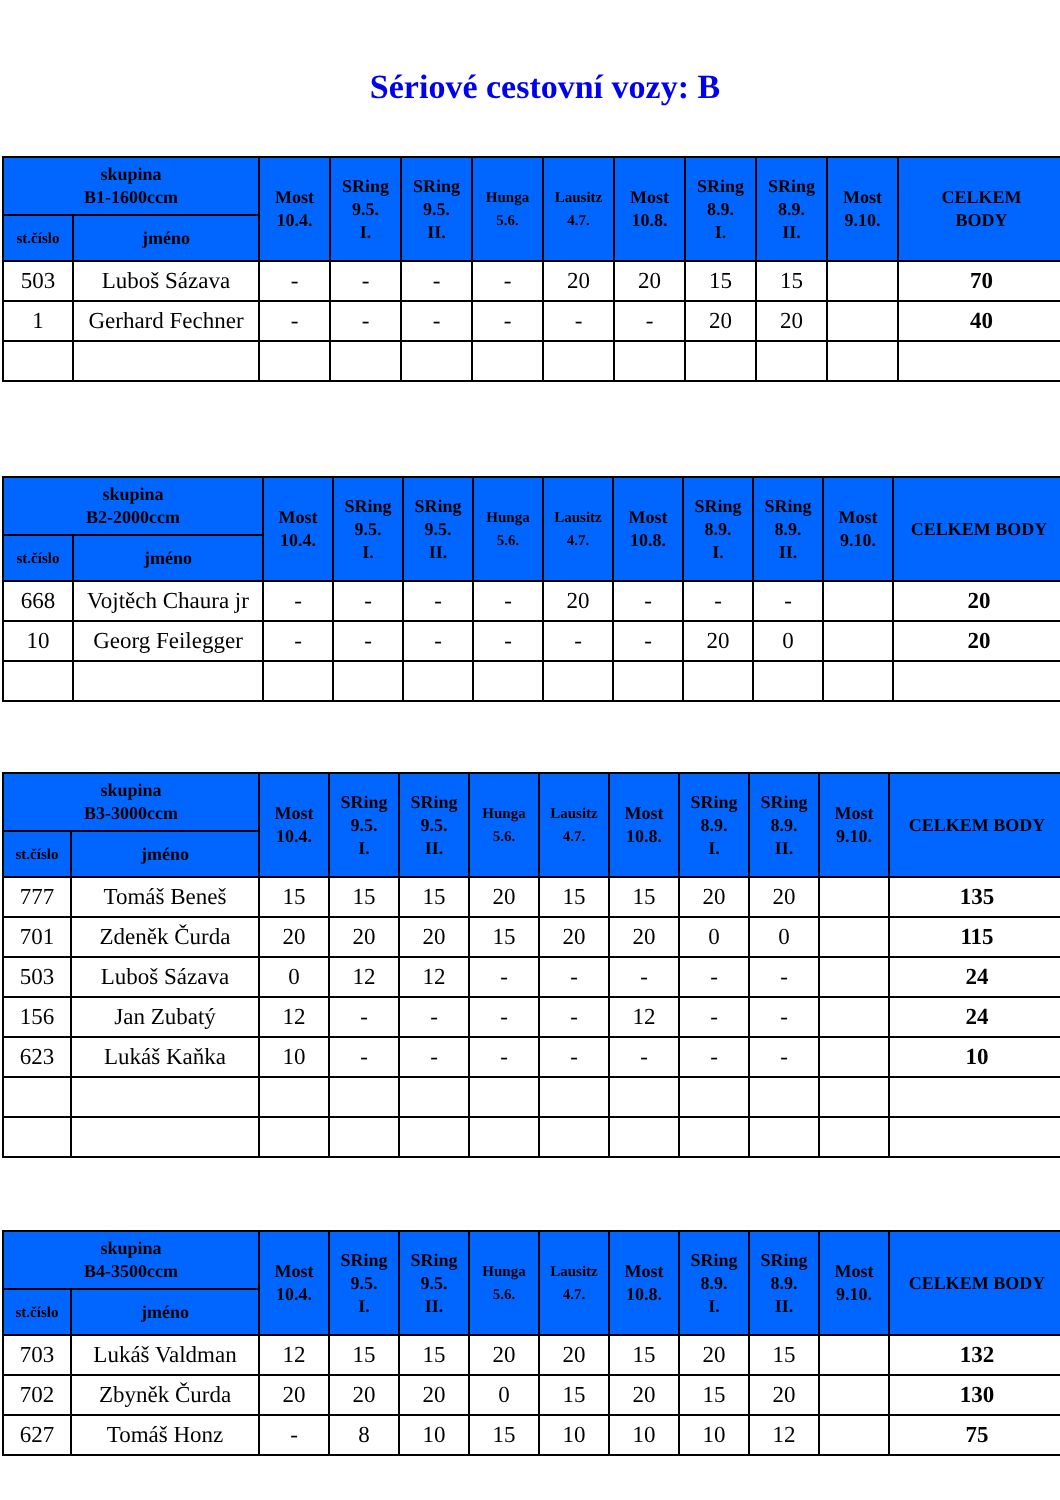Sériové cestovní vozy: B
| skupina B1-1600ccm | | Most 10.4. | SRing 9.5. I. | SRing 9.5. II. | Hunga 5.6. | Lausitz 4.7. | Most 10.8. | SRing 8.9. I. | SRing 8.9. II. | Most 9.10. | CELKEM BODY |
| --- | --- | --- | --- | --- | --- | --- | --- | --- | --- | --- | --- |
| st.číslo | jméno | | | | | | | | | | |
| 503 | Luboš Sázava | - | - | - | - | 20 | 20 | 15 | 15 | | 70 |
| 1 | Gerhard Fechner | - | - | - | - | - | - | 20 | 20 | | 40 |
| skupina B2-2000ccm | | Most 10.4. | SRing 9.5. I. | SRing 9.5. II. | Hunga 5.6. | Lausitz 4.7. | Most 10.8. | SRing 8.9. I. | SRing 8.9. II. | Most 9.10. | CELKEM BODY |
| --- | --- | --- | --- | --- | --- | --- | --- | --- | --- | --- | --- |
| st.číslo | jméno | | | | | | | | | | |
| 668 | Vojtěch Chaura jr | - | - | - | - | 20 | - | - | - | | 20 |
| 10 | Georg Feilegger | - | - | - | - | - | - | 20 | 0 | | 20 |
| skupina B3-3000ccm | | Most 10.4. | SRing 9.5. I. | SRing 9.5. II. | Hunga 5.6. | Lausitz 4.7. | Most 10.8. | SRing 8.9. I. | SRing 8.9. II. | Most 9.10. | CELKEM BODY |
| --- | --- | --- | --- | --- | --- | --- | --- | --- | --- | --- | --- |
| st.číslo | jméno | | | | | | | | | | |
| 777 | Tomáš Beneš | 15 | 15 | 15 | 20 | 15 | 15 | 20 | 20 | | 135 |
| 701 | Zdeněk Čurda | 20 | 20 | 20 | 15 | 20 | 20 | 0 | 0 | | 115 |
| 503 | Luboš Sázava | 0 | 12 | 12 | - | - | - | - | - | | 24 |
| 156 | Jan Zubatý | 12 | - | - | - | - | 12 | - | - | | 24 |
| 623 | Lukáš Kaňka | 10 | - | - | - | - | - | - | - | | 10 |
| skupina B4-3500ccm | | Most 10.4. | SRing 9.5. I. | SRing 9.5. II. | Hunga 5.6. | Lausitz 4.7. | Most 10.8. | SRing 8.9. I. | SRing 8.9. II. | Most 9.10. | CELKEM BODY |
| --- | --- | --- | --- | --- | --- | --- | --- | --- | --- | --- | --- |
| st.číslo | jméno | | | | | | | | | | |
| 703 | Lukáš Valdman | 12 | 15 | 15 | 20 | 20 | 15 | 20 | 15 | | 132 |
| 702 | Zbyněk Čurda | 20 | 20 | 20 | 0 | 15 | 20 | 15 | 20 | | 130 |
| 627 | Tomáš Honz | - | 8 | 10 | 15 | 10 | 10 | 10 | 12 | | 75 |